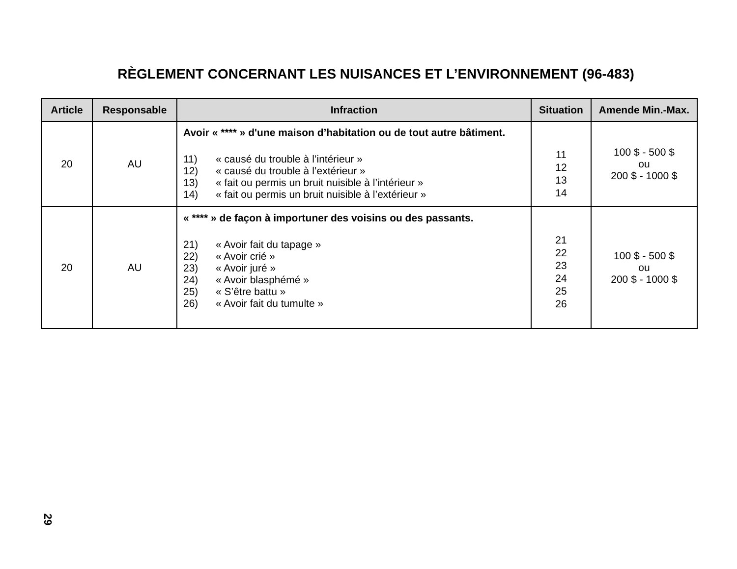RÈGLEMENT CONCERNANT LES NUISANCES ET L’ENVIRONNEMENT (96-483)
| Article | Responsable | Infraction | Situation | Amende Min.-Max. |
| --- | --- | --- | --- | --- |
| 20 | AU | Avoir « **** » d'une maison d’habitation ou de tout autre bâtiment. 11) « causé du trouble à l’intérieur » 12) « causé du trouble à l’extérieur » 13) « fait ou permis un bruit nuisible à l’intérieur » 14) « fait ou permis un bruit nuisible à l’extérieur » | 11 12 13 14 | 100 $ - 500 $ ou 200 $ - 1000 $ |
| 20 | AU | « **** » de façon à importuner des voisins ou des passants. 21) « Avoir fait du tapage » 22) « Avoir crié » 23) « Avoir juré » 24) « Avoir blasphémé » 25) « S’être battu » 26) « Avoir fait du tumulte » | 21 22 23 24 25 26 | 100 $ - 500 $ ou 200 $ - 1000 $ |
29